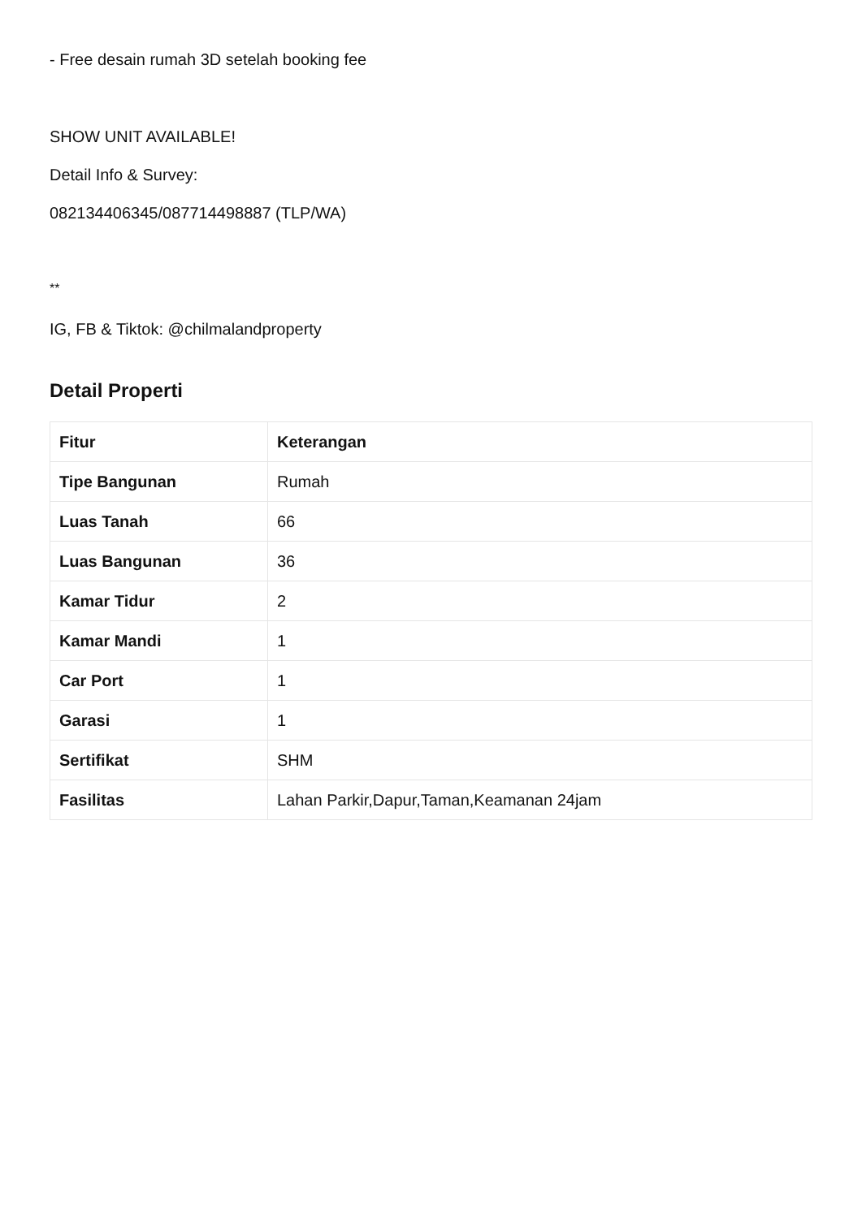- Free desain rumah 3D setelah booking fee
SHOW UNIT AVAILABLE!
Detail Info & Survey:
082134406345/087714498887 (TLP/WA)
**
IG, FB & Tiktok: @chilmalandproperty
Detail Properti
| Fitur | Keterangan |
| --- | --- |
| Tipe Bangunan | Rumah |
| Luas Tanah | 66 |
| Luas Bangunan | 36 |
| Kamar Tidur | 2 |
| Kamar Mandi | 1 |
| Car Port | 1 |
| Garasi | 1 |
| Sertifikat | SHM |
| Fasilitas | Lahan Parkir,Dapur,Taman,Keamanan 24jam |